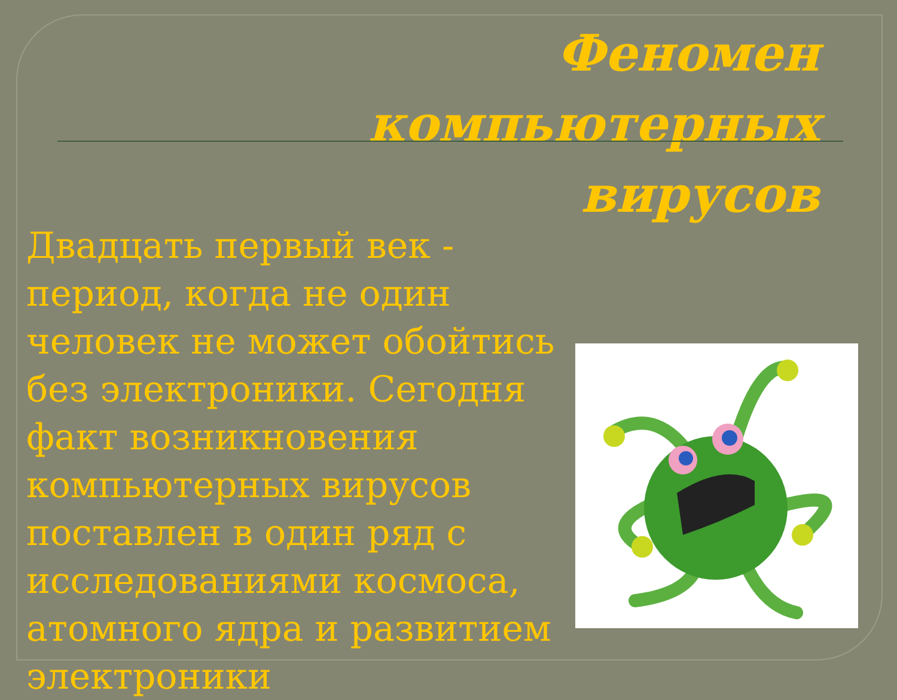Феномен компьютерных вирусов
Двадцать первый век - период, когда не один человек не может обойтись без электроники. Сегодня факт возникновения компьютерных вирусов поставлен в один ряд с исследованиями космоса, атомного ядра и развитием электроники